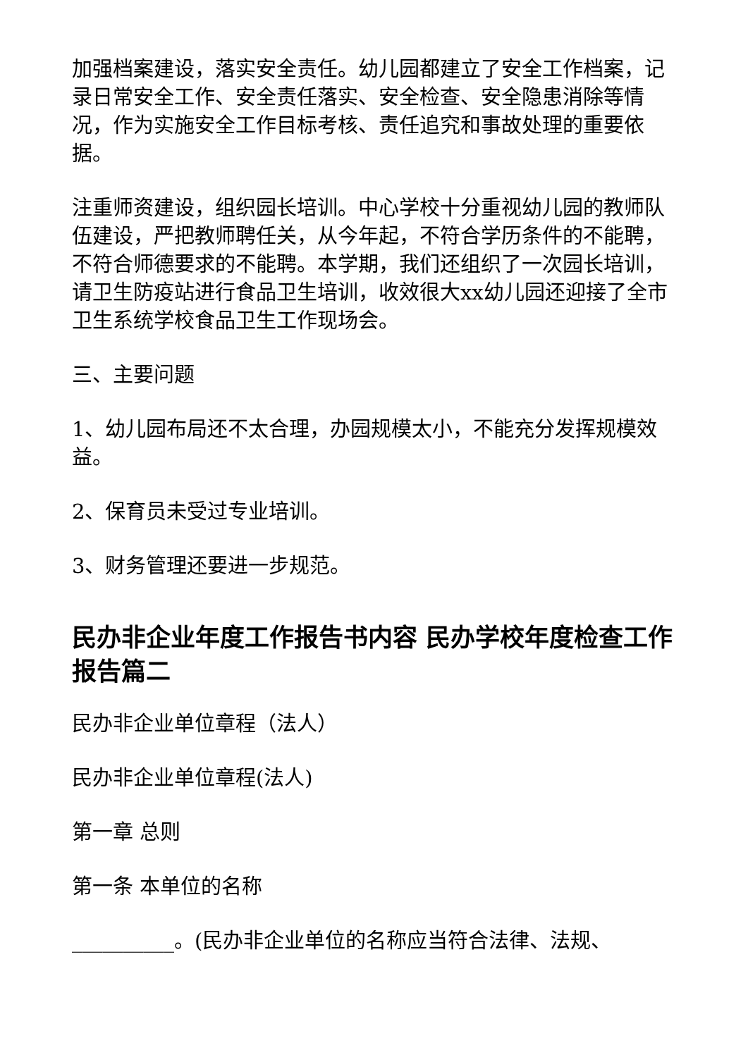加强档案建设，落实安全责任。幼儿园都建立了安全工作档案，记录日常安全工作、安全责任落实、安全检查、安全隐患消除等情况，作为实施安全工作目标考核、责任追究和事故处理的重要依据。
注重师资建设，组织园长培训。中心学校十分重视幼儿园的教师队伍建设，严把教师聘任关，从今年起，不符合学历条件的不能聘，不符合师德要求的不能聘。本学期，我们还组织了一次园长培训，请卫生防疫站进行食品卫生培训，收效很大xx幼儿园还迎接了全市卫生系统学校食品卫生工作现场会。
三、主要问题
1、幼儿园布局还不太合理，办园规模太小，不能充分发挥规模效益。
2、保育员未受过专业培训。
3、财务管理还要进一步规范。
民办非企业年度工作报告书内容 民办学校年度检查工作报告篇二
民办非企业单位章程（法人）
民办非企业单位章程(法人)
第一章 总则
第一条 本单位的名称
__________。(民办非企业单位的名称应当符合法律、法规、